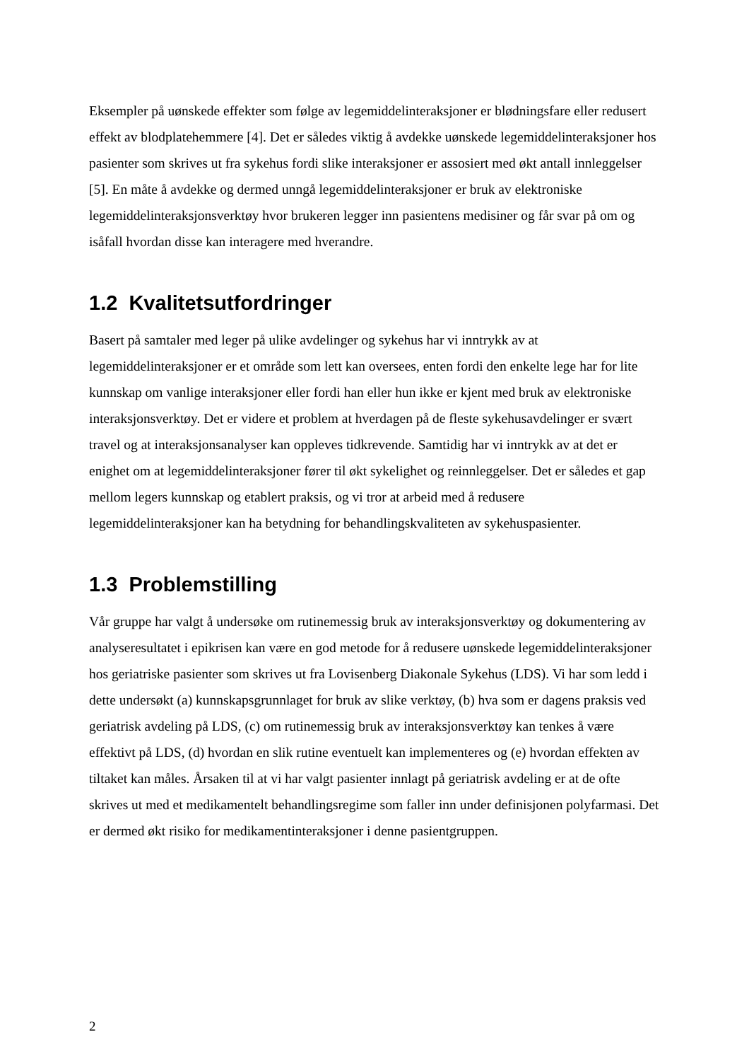Eksempler på uønskede effekter som følge av legemiddelinteraksjoner er blødningsfare eller redusert effekt av blodplatehemmere [4]. Det er således viktig å avdekke uønskede legemiddelinteraksjoner hos pasienter som skrives ut fra sykehus fordi slike interaksjoner er assosiert med økt antall innleggelser [5]. En måte å avdekke og dermed unngå legemiddelinteraksjoner er bruk av elektroniske legemiddelinteraksjonsverktøy hvor brukeren legger inn pasientens medisiner og får svar på om og isåfall hvordan disse kan interagere med hverandre.
1.2 Kvalitetsutfordringer
Basert på samtaler med leger på ulike avdelinger og sykehus har vi inntrykk av at legemiddelinteraksjoner er et område som lett kan oversees, enten fordi den enkelte lege har for lite kunnskap om vanlige interaksjoner eller fordi han eller hun ikke er kjent med bruk av elektroniske interaksjonsverktøy. Det er videre et problem at hverdagen på de fleste sykehusavdelinger er svært travel og at interaksjonsanalyser kan oppleves tidkrevende. Samtidig har vi inntrykk av at det er enighet om at legemiddelinteraksjoner fører til økt sykelighet og reinnleggelser. Det er således et gap mellom legers kunnskap og etablert praksis, og vi tror at arbeid med å redusere legemiddelinteraksjoner kan ha betydning for behandlingskvaliteten av sykehuspasienter.
1.3 Problemstilling
Vår gruppe har valgt å undersøke om rutinemessig bruk av interaksjonsverktøy og dokumentering av analyseresultatet i epikrisen kan være en god metode for å redusere uønskede legemiddelinteraksjoner hos geriatriske pasienter som skrives ut fra Lovisenberg Diakonale Sykehus (LDS). Vi har som ledd i dette undersøkt (a) kunnskapsgrunnlaget for bruk av slike verktøy, (b) hva som er dagens praksis ved geriatrisk avdeling på LDS, (c) om rutinemessig bruk av interaksjonsverktøy kan tenkes å være effektivt på LDS, (d) hvordan en slik rutine eventuelt kan implementeres og (e) hvordan effekten av tiltaket kan måles. Årsaken til at vi har valgt pasienter innlagt på geriatrisk avdeling er at de ofte skrives ut med et medikamentelt behandlingsregime som faller inn under definisjonen polyfarmasi. Det er dermed økt risiko for medikamentinteraksjoner i denne pasientgruppen.
2